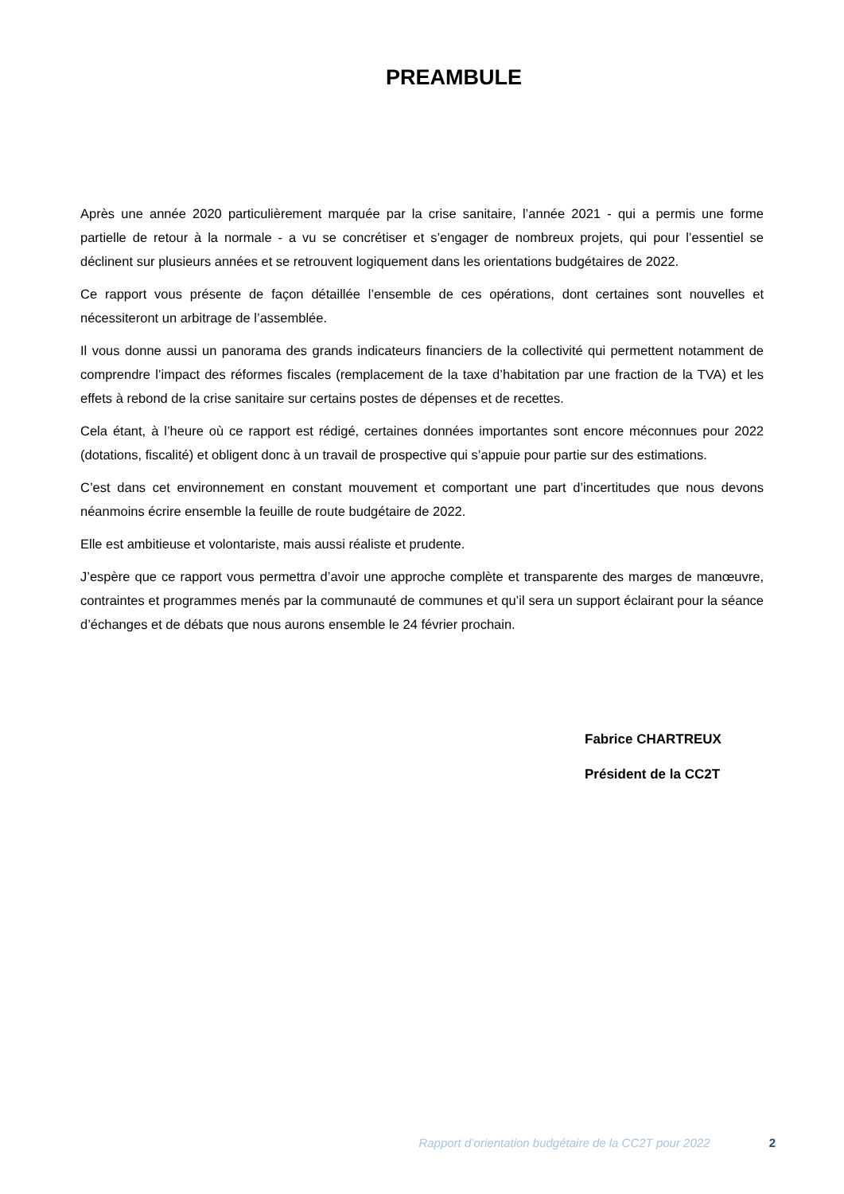PREAMBULE
Après une année 2020 particulièrement marquée par la crise sanitaire, l’année 2021 - qui a permis une forme partielle de retour à la normale - a vu se concrétiser et s’engager de nombreux projets, qui pour l’essentiel se déclinent sur plusieurs années et se retrouvent logiquement dans les orientations budgétaires de 2022.
Ce rapport vous présente de façon détaillée l’ensemble de ces opérations, dont certaines sont nouvelles et nécessiteront un arbitrage de l’assemblée.
Il vous donne aussi un panorama des grands indicateurs financiers de la collectivité qui permettent notamment de comprendre l’impact des réformes fiscales (remplacement de la taxe d’habitation par une fraction de la TVA) et les effets à rebond de la crise sanitaire sur certains postes de dépenses et de recettes.
Cela étant, à l’heure où ce rapport est rédigé, certaines données importantes sont encore méconnues pour 2022 (dotations, fiscalité) et obligent donc à un travail de prospective qui s’appuie pour partie sur des estimations.
C’est dans cet environnement en constant mouvement et comportant une part d’incertitudes que nous devons néanmoins écrire ensemble la feuille de route budgétaire de 2022.
Elle est ambitieuse et volontariste, mais aussi réaliste et prudente.
J’espère que ce rapport vous permettra d’avoir une approche complète et transparente des marges de manœuvre, contraintes et programmes menés par la communauté de communes et qu’il sera un support éclairant pour la séance d’échanges et de débats que nous aurons ensemble le 24 février prochain.
Fabrice CHARTREUX
Président de la CC2T
Rapport d’orientation budgétaire de la CC2T pour 2022 2